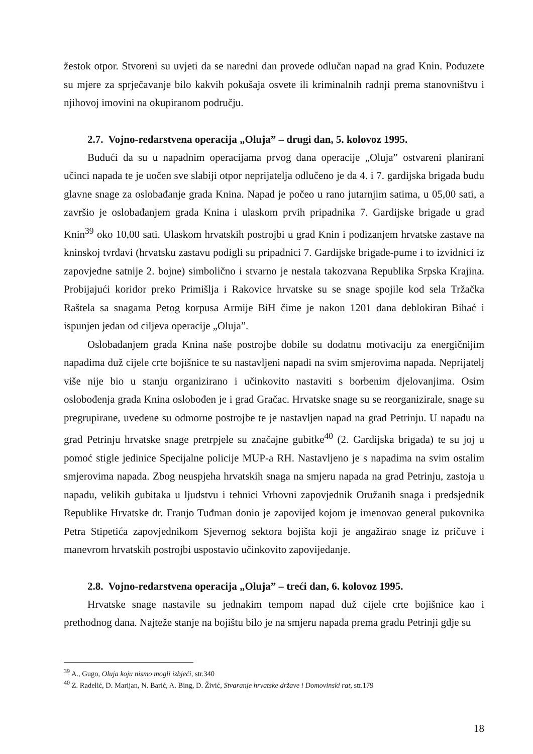žestok otpor. Stvoreni su uvjeti da se naredni dan provede odlučan napad na grad Knin. Poduzete su mjere za sprječavanje bilo kakvih pokušaja osvete ili kriminalnih radnji prema stanovništvu i njihovoj imovini na okupiranom području.
2.7. Vojno-redarstvena operacija „Oluja” – drugi dan, 5. kolovoz 1995.
Budući da su u napadnim operacijama prvog dana operacije „Oluja” ostvareni planirani učinci napada te je uočen sve slabiji otpor neprijatelja odlučeno je da 4. i 7. gardijska brigada budu glavne snage za oslobađanje grada Knina. Napad je počeo u rano jutarnjim satima, u 05,00 sati, a završio je oslobađanjem grada Knina i ulaskom prvih pripadnika 7. Gardijske brigade u grad Knin<sup>39</sup> oko 10,00 sati. Ulaskom hrvatskih postrojbi u grad Knin i podizanjem hrvatske zastave na kninskoj tvrđavi (hrvatsku zastavu podigli su pripadnici 7. Gardijske brigade-pume i to izvidnici iz zapovjedne satnije 2. bojne) simbolično i stvarno je nestala takozvana Republika Srpska Krajina. Probijajući koridor preko Primišlja i Rakovice hrvatske su se snage spojile kod sela Tržačka Raštela sa snagama Petog korpusa Armije BiH čime je nakon 1201 dana deblokiran Bihać i ispunjen jedan od ciljeva operacije „Oluja”.
Oslobađanjem grada Knina naše postrojbe dobile su dodatnu motivaciju za energičnijim napadima duž cijele crte bojišnice te su nastavljeni napadi na svim smjerovima napada. Neprijatelj više nije bio u stanju organizirano i učinkovito nastaviti s borbenim djelovanjima. Osim oslobođenja grada Knina oslobođen je i grad Gračac. Hrvatske snage su se reorganizirale, snage su pregrupirane, uvedene su odmorne postrojbe te je nastavljen napad na grad Petrinju. U napadu na grad Petrinju hrvatske snage pretrpjele su značajne gubitke<sup>40</sup> (2. Gardijska brigada) te su joj u pomoć stigle jedinice Specijalne policije MUP-a RH. Nastavljeno je s napadima na svim ostalim smjerovima napada. Zbog neuspjeha hrvatskih snaga na smjeru napada na grad Petrinju, zastoja u napadu, velikih gubitaka u ljudstvu i tehnici Vrhovni zapovjednik Oružanih snaga i predsjednik Republike Hrvatske dr. Franjo Tuđman donio je zapovijed kojom je imenovao general pukovnika Petra Stipetića zapovjednikom Sjevernog sektora bojišta koji je angažirao snage iz pričuve i manevrom hrvatskih postrojbi uspostavio učinkovito zapovijedanje.
2.8. Vojno-redarstvena operacija „Oluja” – treći dan, 6. kolovoz 1995.
Hrvatske snage nastavile su jednakim tempom napad duž cijele crte bojišnice kao i prethodnog dana. Najteže stanje na bojištu bilo je na smjeru napada prema gradu Petrinji gdje su
<sup>39</sup> A., Gugo, Oluja koju nismo mogli izbjeći, str.340
<sup>40</sup> Z. Radelić, D. Marijan, N. Barić, A. Bing, D. Živić, Stvaranje hrvatske države i Domovinski rat, str.179
18